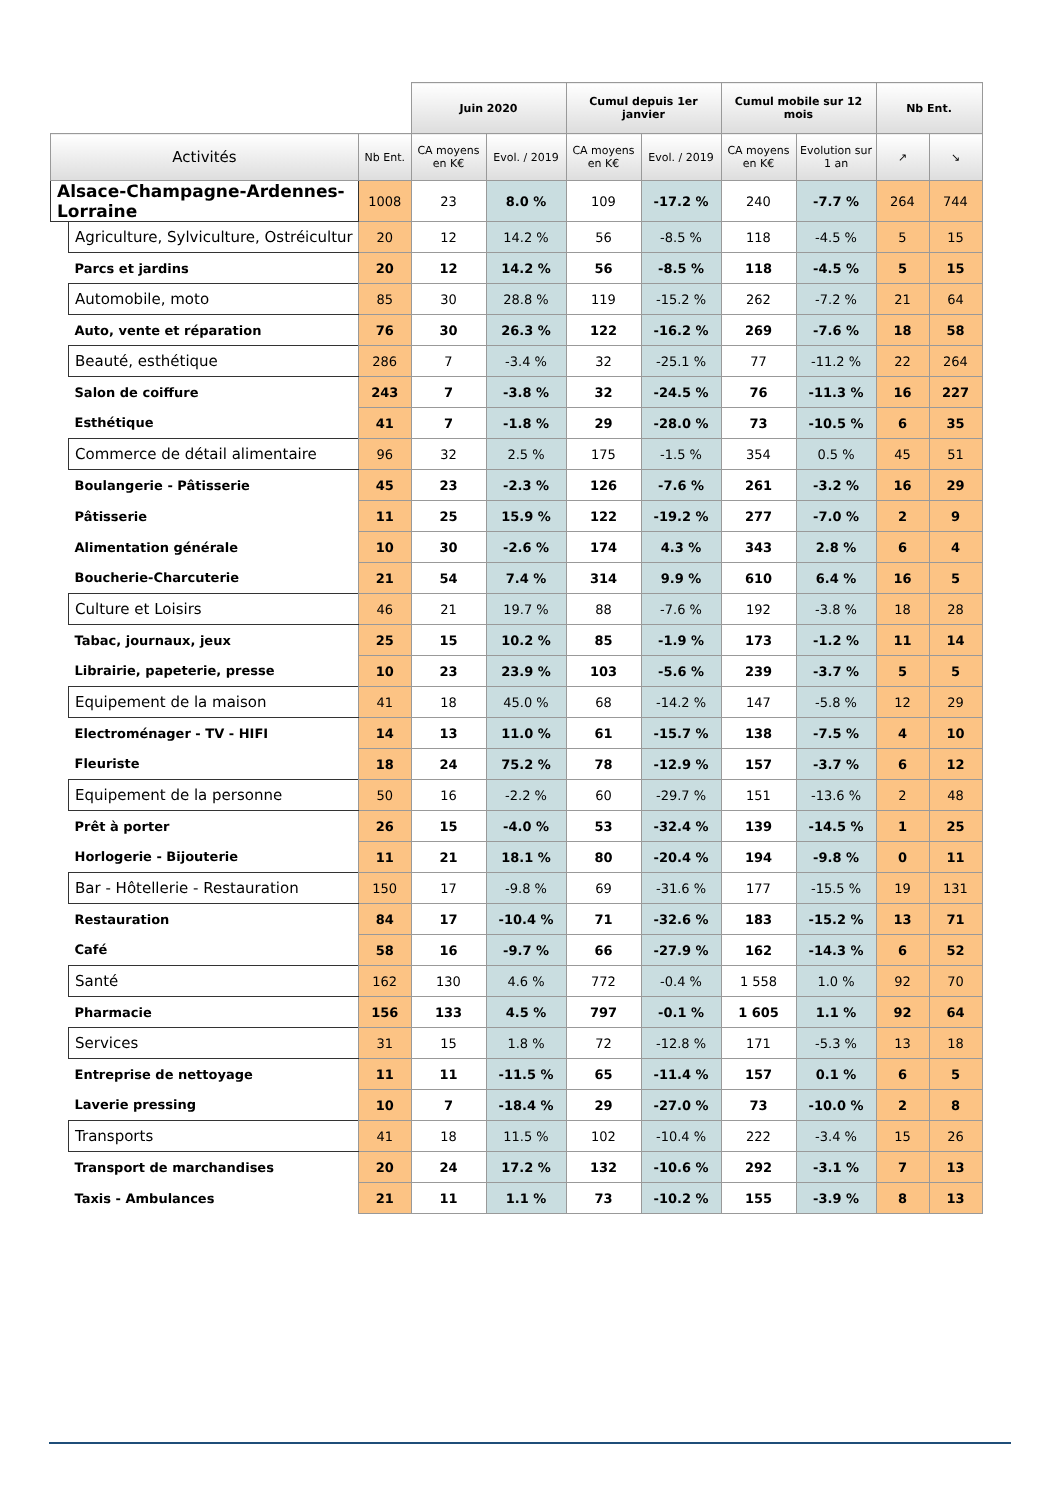| | | | Juin 2020 | | Cumul depuis 1er janvier | | Cumul mobile sur 12 mois | | Nb Ent. | |
| --- | --- | --- | --- | --- | --- | --- | --- | --- | --- | --- |
| Activités | | Nb Ent. | CA moyens en K€ | Evol. / 2019 | CA moyens en K€ | Evol. / 2019 | CA moyens en K€ | Evolution sur 1 an | ↗ | ↘ |
| Alsace-Champagne-Ardennes-Lorraine | | 1008 | 23 | 8.0 % | 109 | -17.2 % | 240 | -7.7 % | 264 | 744 |
| | Agriculture, Sylviculture, Ostréicultur | 20 | 12 | 14.2 % | 56 | -8.5 % | 118 | -4.5 % | 5 | 15 |
| | Parcs et jardins | 20 | 12 | 14.2 % | 56 | -8.5 % | 118 | -4.5 % | 5 | 15 |
| | Automobile, moto | 85 | 30 | 28.8 % | 119 | -15.2 % | 262 | -7.2 % | 21 | 64 |
| | Auto, vente et réparation | 76 | 30 | 26.3 % | 122 | -16.2 % | 269 | -7.6 % | 18 | 58 |
| | Beauté, esthétique | 286 | 7 | -3.4 % | 32 | -25.1 % | 77 | -11.2 % | 22 | 264 |
| | Salon de coiffure | 243 | 7 | -3.8 % | 32 | -24.5 % | 76 | -11.3 % | 16 | 227 |
| | Esthétique | 41 | 7 | -1.8 % | 29 | -28.0 % | 73 | -10.5 % | 6 | 35 |
| | Commerce de détail alimentaire | 96 | 32 | 2.5 % | 175 | -1.5 % | 354 | 0.5 % | 45 | 51 |
| | Boulangerie - Pâtisserie | 45 | 23 | -2.3 % | 126 | -7.6 % | 261 | -3.2 % | 16 | 29 |
| | Pâtisserie | 11 | 25 | 15.9 % | 122 | -19.2 % | 277 | -7.0 % | 2 | 9 |
| | Alimentation générale | 10 | 30 | -2.6 % | 174 | 4.3 % | 343 | 2.8 % | 6 | 4 |
| | Boucherie-Charcuterie | 21 | 54 | 7.4 % | 314 | 9.9 % | 610 | 6.4 % | 16 | 5 |
| | Culture et Loisirs | 46 | 21 | 19.7 % | 88 | -7.6 % | 192 | -3.8 % | 18 | 28 |
| | Tabac, journaux, jeux | 25 | 15 | 10.2 % | 85 | -1.9 % | 173 | -1.2 % | 11 | 14 |
| | Librairie, papeterie, presse | 10 | 23 | 23.9 % | 103 | -5.6 % | 239 | -3.7 % | 5 | 5 |
| | Equipement de la maison | 41 | 18 | 45.0 % | 68 | -14.2 % | 147 | -5.8 % | 12 | 29 |
| | Electroménager - TV - HIFI | 14 | 13 | 11.0 % | 61 | -15.7 % | 138 | -7.5 % | 4 | 10 |
| | Fleuriste | 18 | 24 | 75.2 % | 78 | -12.9 % | 157 | -3.7 % | 6 | 12 |
| | Equipement de la personne | 50 | 16 | -2.2 % | 60 | -29.7 % | 151 | -13.6 % | 2 | 48 |
| | Prêt à porter | 26 | 15 | -4.0 % | 53 | -32.4 % | 139 | -14.5 % | 1 | 25 |
| | Horlogerie - Bijouterie | 11 | 21 | 18.1 % | 80 | -20.4 % | 194 | -9.8 % | 0 | 11 |
| | Bar - Hôtellerie - Restauration | 150 | 17 | -9.8 % | 69 | -31.6 % | 177 | -15.5 % | 19 | 131 |
| | Restauration | 84 | 17 | -10.4 % | 71 | -32.6 % | 183 | -15.2 % | 13 | 71 |
| | Café | 58 | 16 | -9.7 % | 66 | -27.9 % | 162 | -14.3 % | 6 | 52 |
| | Santé | 162 | 130 | 4.6 % | 772 | -0.4 % | 1 558 | 1.0 % | 92 | 70 |
| | Pharmacie | 156 | 133 | 4.5 % | 797 | -0.1 % | 1 605 | 1.1 % | 92 | 64 |
| | Services | 31 | 15 | 1.8 % | 72 | -12.8 % | 171 | -5.3 % | 13 | 18 |
| | Entreprise de nettoyage | 11 | 11 | -11.5 % | 65 | -11.4 % | 157 | 0.1 % | 6 | 5 |
| | Laverie pressing | 10 | 7 | -18.4 % | 29 | -27.0 % | 73 | -10.0 % | 2 | 8 |
| | Transports | 41 | 18 | 11.5 % | 102 | -10.4 % | 222 | -3.4 % | 15 | 26 |
| | Transport de marchandises | 20 | 24 | 17.2 % | 132 | -10.6 % | 292 | -3.1 % | 7 | 13 |
| | Taxis - Ambulances | 21 | 11 | 1.1 % | 73 | -10.2 % | 155 | -3.9 % | 8 | 13 |